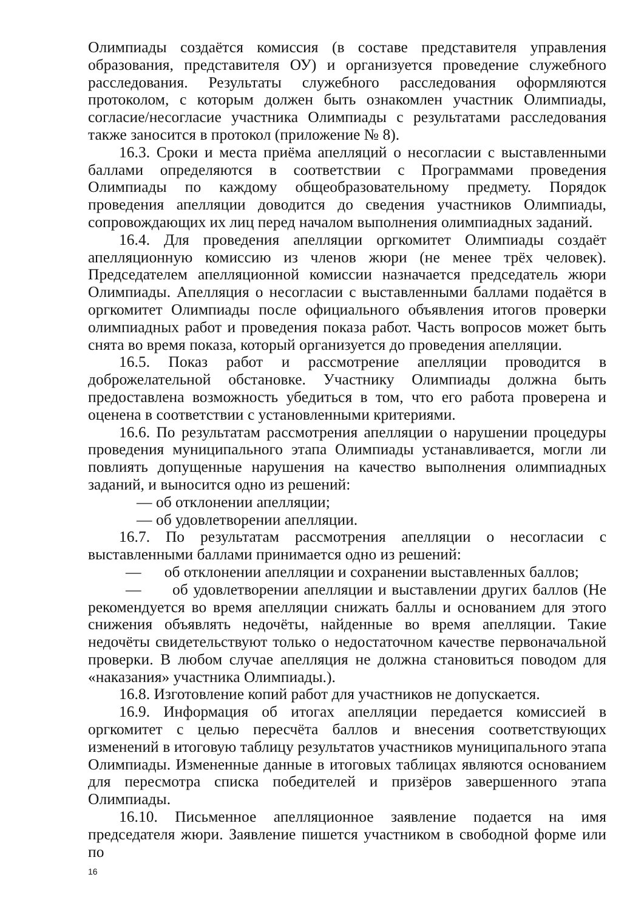Олимпиады создаётся комиссия (в составе представителя управления образования, представителя ОУ) и организуется проведение служебного расследования. Результаты служебного расследования оформляются протоколом, с которым должен быть ознакомлен участник Олимпиады, согласие/несогласие участника Олимпиады с результатами расследования также заносится в протокол (приложение № 8).
16.3. Сроки и места приёма апелляций о несогласии с выставленными баллами определяются в соответствии с Программами проведения Олимпиады по каждому общеобразовательному предмету. Порядок проведения апелляции доводится до сведения участников Олимпиады, сопровождающих их лиц перед началом выполнения олимпиадных заданий.
16.4. Для проведения апелляции оргкомитет Олимпиады создаёт апелляционную комиссию из членов жюри (не менее трёх человек). Председателем апелляционной комиссии назначается председатель жюри Олимпиады. Апелляция о несогласии с выставленными баллами подаётся в оргкомитет Олимпиады после официального объявления итогов проверки олимпиадных работ и проведения показа работ. Часть вопросов может быть снята во время показа, который организуется до проведения апелляции.
16.5. Показ работ и рассмотрение апелляции проводится в доброжелательной обстановке. Участнику Олимпиады должна быть предоставлена возможность убедиться в том, что его работа проверена и оценена в соответствии с установленными критериями.
16.6. По результатам рассмотрения апелляции о нарушении процедуры проведения муниципального этапа Олимпиады устанавливается, могли ли повлиять допущенные нарушения на качество выполнения олимпиадных заданий, и выносится одно из решений:
— об отклонении апелляции;
— об удовлетворении апелляции.
16.7. По результатам рассмотрения апелляции о несогласии с выставленными баллами принимается одно из решений:
— об отклонении апелляции и сохранении выставленных баллов;
— об удовлетворении апелляции и выставлении других баллов (Не рекомендуется во время апелляции снижать баллы и основанием для этого снижения объявлять недочёты, найденные во время апелляции. Такие недочёты свидетельствуют только о недостаточном качестве первоначальной проверки. В любом случае апелляция не должна становиться поводом для «наказания» участника Олимпиады.).
16.8. Изготовление копий работ для участников не допускается.
16.9. Информация об итогах апелляции передается комиссией в оргкомитет с целью пересчёта баллов и внесения соответствующих изменений в итоговую таблицу результатов участников муниципального этапа Олимпиады. Измененные данные в итоговых таблицах являются основанием для пересмотра списка победителей и призёров завершенного этапа Олимпиады.
16.10. Письменное апелляционное заявление подается на имя председателя жюри. Заявление пишется участником в свободной форме или по
16